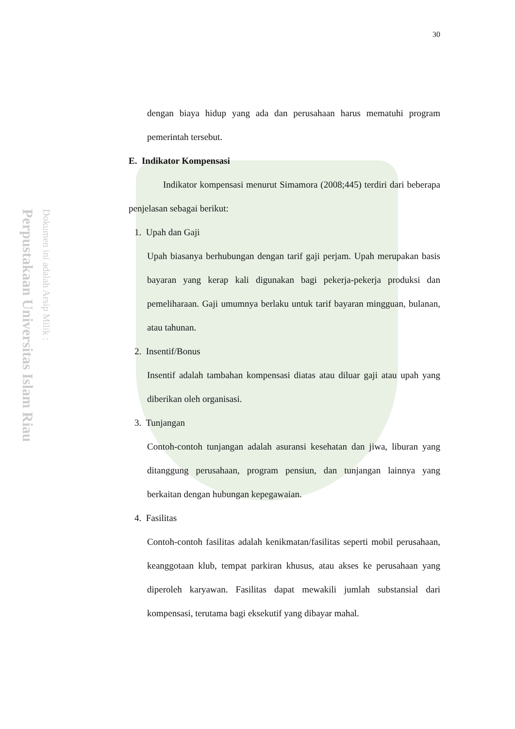Perpustakaan Universitas Islam Riau
Dokumen ini adalah Arsip Milik :
30
dengan biaya hidup yang ada dan perusahaan harus mematuhi program pemerintah tersebut.
E. Indikator Kompensasi
Indikator kompensasi menurut Simamora (2008;445) terdiri dari beberapa penjelasan sebagai berikut:
1. Upah dan Gaji
Upah biasanya berhubungan dengan tarif gaji perjam. Upah merupakan basis bayaran yang kerap kali digunakan bagi pekerja-pekerja produksi dan pemeliharaan. Gaji umumnya berlaku untuk tarif bayaran mingguan, bulanan, atau tahunan.
2. Insentif/Bonus
Insentif adalah tambahan kompensasi diatas atau diluar gaji atau upah yang diberikan oleh organisasi.
3. Tunjangan
Contoh-contoh tunjangan adalah asuransi kesehatan dan jiwa, liburan yang ditanggung perusahaan, program pensiun, dan tunjangan lainnya yang berkaitan dengan hubungan kepegawaian.
4. Fasilitas
Contoh-contoh fasilitas adalah kenikmatan/fasilitas seperti mobil perusahaan, keanggotaan klub, tempat parkiran khusus, atau akses ke perusahaan yang diperoleh karyawan. Fasilitas dapat mewakili jumlah substansial dari kompensasi, terutama bagi eksekutif yang dibayar mahal.